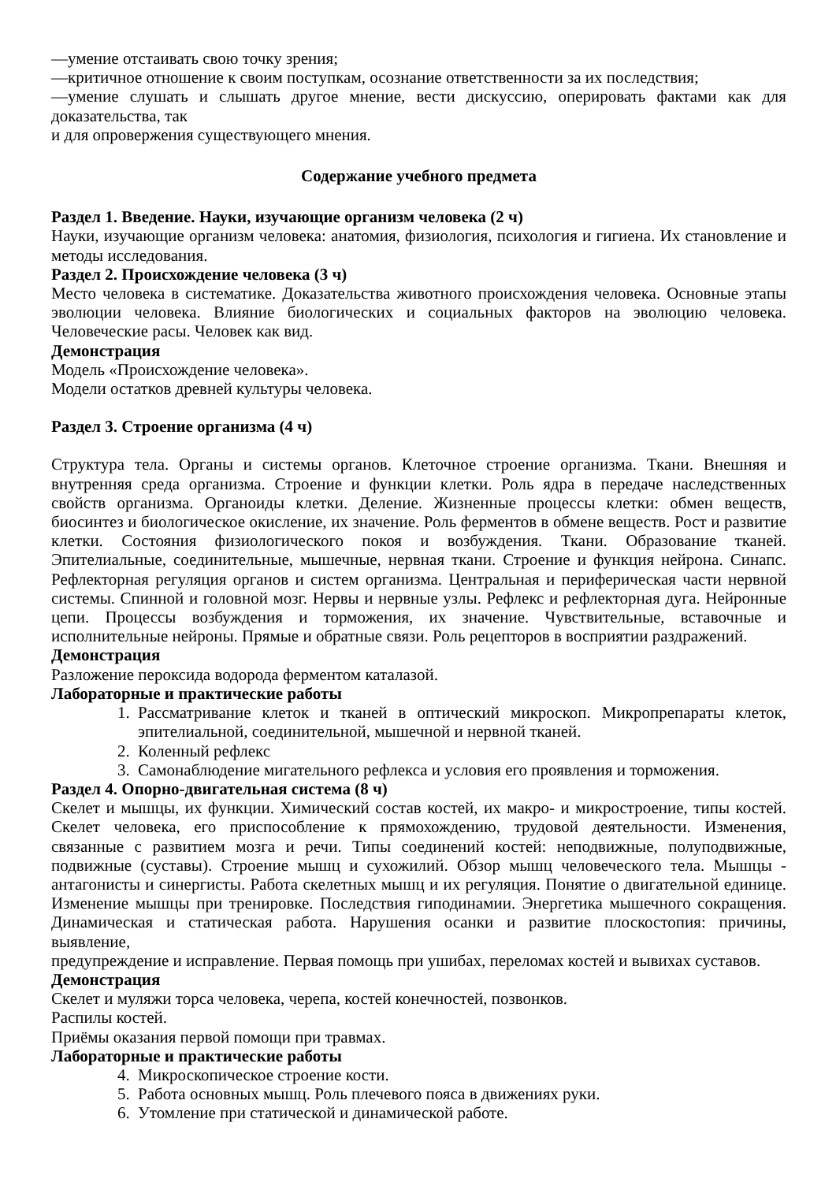—умение отстаивать свою точку зрения;
—критичное отношение к своим поступкам, осознание ответственности за их последствия;
—умение слушать и слышать другое мнение, вести дискуссию, оперировать фактами как для
доказательства, так
и для опровержения существующего мнения.
Содержание учебного предмета
Раздел 1. Введение. Науки, изучающие организм человека (2 ч)
Науки, изучающие организм человека: анатомия, физиология, психология и гигиена. Их становление и методы исследования.
Раздел 2. Происхождение человека (3 ч)
Место человека в систематике. Доказательства животного происхождения человека. Основные этапы эволюции человека. Влияние биологических и социальных факторов на эволюцию человека. Человеческие расы. Человек как вид.
Демонстрация
Модель «Происхождение человека».
Модели остатков древней культуры человека.
Раздел 3. Строение организма (4 ч)
Структура тела. Органы и системы органов. Клеточное строение организма. Ткани. Внешняя и внутренняя среда организма. Строение и функции клетки. Роль ядра в передаче наследственных свойств организма. Органоиды клетки. Деление. Жизненные процессы клетки: обмен веществ, биосинтез и биологическое окисление, их значение. Роль ферментов в обмене веществ. Рост и развитие клетки. Состояния физиологического покоя и возбуждения. Ткани. Образование тканей. Эпителиальные, соединительные, мышечные, нервная ткани. Строение и функция нейрона. Синапс. Рефлекторная регуляция органов и систем организма. Центральная и периферическая части нервной системы. Спинной и головной мозг. Нервы и нервные узлы. Рефлекс и рефлекторная дуга. Нейронные цепи. Процессы возбуждения и торможения, их значение. Чувствительные, вставочные и исполнительные нейроны. Прямые и обратные связи. Роль рецепторов в восприятии раздражений.
Демонстрация
Разложение пероксида водорода ферментом каталазой.
Лабораторные и практические работы
1. Рассматривание клеток и тканей в оптический микроскоп. Микропрепараты клеток, эпителиальной, соединительной, мышечной и нервной тканей.
2. Коленный рефлекс
3. Самонаблюдение мигательного рефлекса и условия его проявления и торможения.
Раздел 4. Опорно-двигательная система (8 ч)
Скелет и мышцы, их функции. Химический состав костей, их макро- и микростроение, типы костей. Скелет человека, его приспособление к прямохождению, трудовой деятельности. Изменения, связанные с развитием мозга и речи. Типы соединений костей: неподвижные, полуподвижные, подвижные (суставы). Строение мышц и сухожилий. Обзор мышц человеческого тела. Мышцы - антагонисты и синергисты. Работа скелетных мышц и их регуляция. Понятие о двигательной единице. Изменение мышцы при тренировке. Последствия гиподинамии. Энергетика мышечного сокращения. Динамическая и статическая работа. Нарушения осанки и развитие плоскостопия: причины, выявление,
предупреждение и исправление. Первая помощь при ушибах, переломах костей и вывихах суставов.
Демонстрация
Скелет и муляжи торса человека, черепа, костей конечностей, позвонков.
Распилы костей.
Приёмы оказания первой помощи при травмах.
Лабораторные и практические работы
4. Микроскопическое строение кости.
5. Работа основных мышц. Роль плечевого пояса в движениях руки.
6. Утомление при статической и динамической работе.